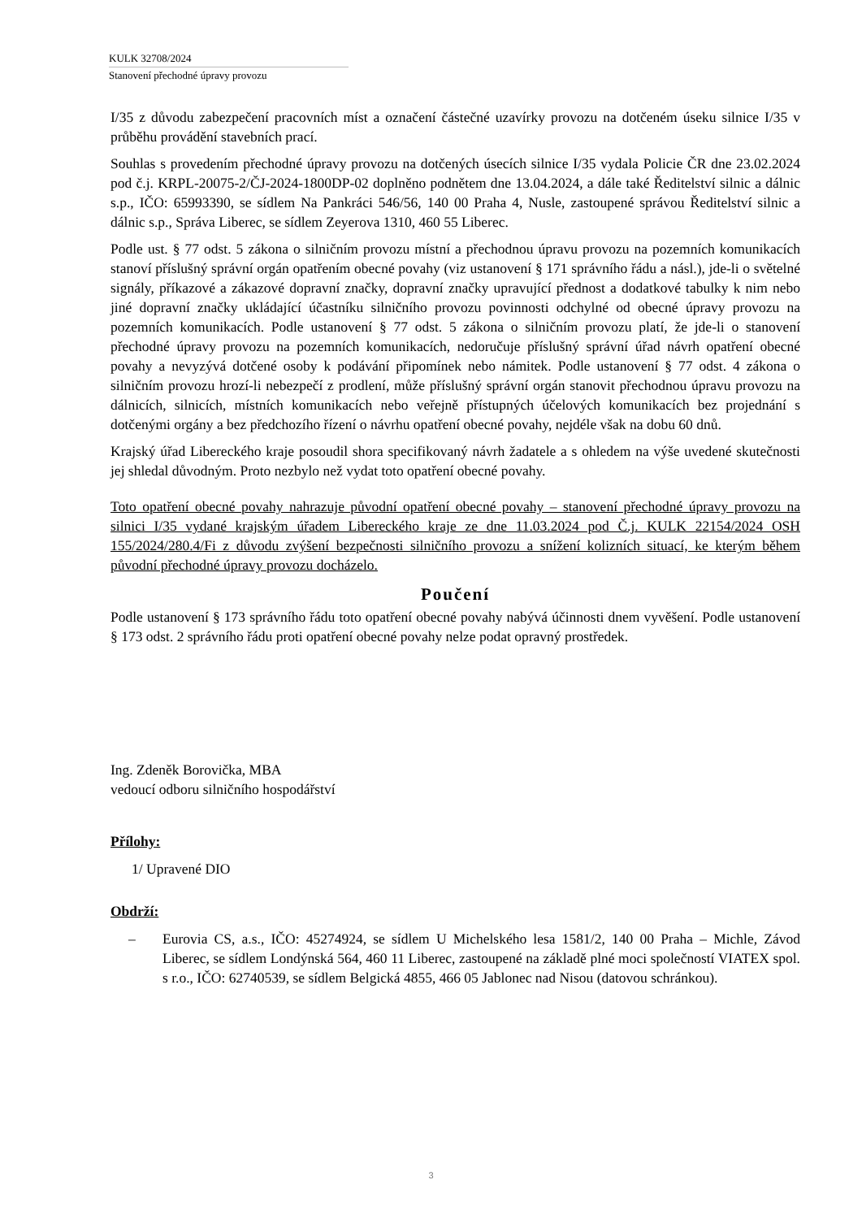KULK 32708/2024
Stanovení přechodné úpravy provozu
I/35 z důvodu zabezpečení pracovních míst a označení částečné uzavírky provozu na dotčeném úseku silnice I/35 v průběhu provádění stavebních prací.
Souhlas s provedením přechodné úpravy provozu na dotčených úsecích silnice I/35 vydala Policie ČR dne 23.02.2024 pod č.j. KRPL-20075-2/ČJ-2024-1800DP-02 doplněno podnětem dne 13.04.2024, a dále také Ředitelství silnic a dálnic s.p., IČO: 65993390, se sídlem Na Pankráci 546/56, 140 00 Praha 4, Nusle, zastoupené správou Ředitelství silnic a dálnic s.p., Správa Liberec, se sídlem Zeyerova 1310, 460 55 Liberec.
Podle ust. § 77 odst. 5 zákona o silničním provozu místní a přechodnou úpravu provozu na pozemních komunikacích stanoví příslušný správní orgán opatřením obecné povahy (viz ustanovení § 171 správního řádu a násl.), jde-li o světelné signály, příkazové a zákazové dopravní značky, dopravní značky upravující přednost a dodatkové tabulky k nim nebo jiné dopravní značky ukládající účastníku silničního provozu povinnosti odchylné od obecné úpravy provozu na pozemních komunikacích. Podle ustanovení § 77 odst. 5 zákona o silničním provozu platí, že jde-li o stanovení přechodné úpravy provozu na pozemních komunikacích, nedoručuje příslušný správní úřad návrh opatření obecné povahy a nevyzývá dotčené osoby k podávání připomínek nebo námitek. Podle ustanovení § 77 odst. 4 zákona o silničním provozu hrozí-li nebezpečí z prodlení, může příslušný správní orgán stanovit přechodnou úpravu provozu na dálnicích, silnicích, místních komunikacích nebo veřejně přístupných účelových komunikacích bez projednání s dotčenými orgány a bez předchozího řízení o návrhu opatření obecné povahy, nejdéle však na dobu 60 dnů.
Krajský úřad Libereckého kraje posoudil shora specifikovaný návrh žadatele a s ohledem na výše uvedené skutečnosti jej shledal důvodným. Proto nezbylo než vydat toto opatření obecné povahy.
Toto opatření obecné povahy nahrazuje původní opatření obecné povahy – stanovení přechodné úpravy provozu na silnici I/35 vydané krajským úřadem Libereckého kraje ze dne 11.03.2024 pod Č.j. KULK 22154/2024 OSH 155/2024/280.4/Fi z důvodu zvýšení bezpečnosti silničního provozu a snížení kolizních situací, ke kterým během původní přechodné úpravy provozu docházelo.
Poučení
Podle ustanovení § 173 správního řádu toto opatření obecné povahy nabývá účinnosti dnem vyvěšení. Podle ustanovení § 173 odst. 2 správního řádu proti opatření obecné povahy nelze podat opravný prostředek.
Ing. Zdeněk Borovička, MBA
vedoucí odboru silničního hospodářství
Přílohy:
1/ Upravené DIO
Obdrží:
– Eurovia CS, a.s., IČO: 45274924, se sídlem U Michelského lesa 1581/2, 140 00 Praha – Michle, Závod Liberec, se sídlem Londýnská 564, 460 11 Liberec, zastoupené na základě plné moci společností VIATEX spol. s r.o., IČO: 62740539, se sídlem Belgická 4855, 466 05 Jablonec nad Nisou (datovou schránkou).
3